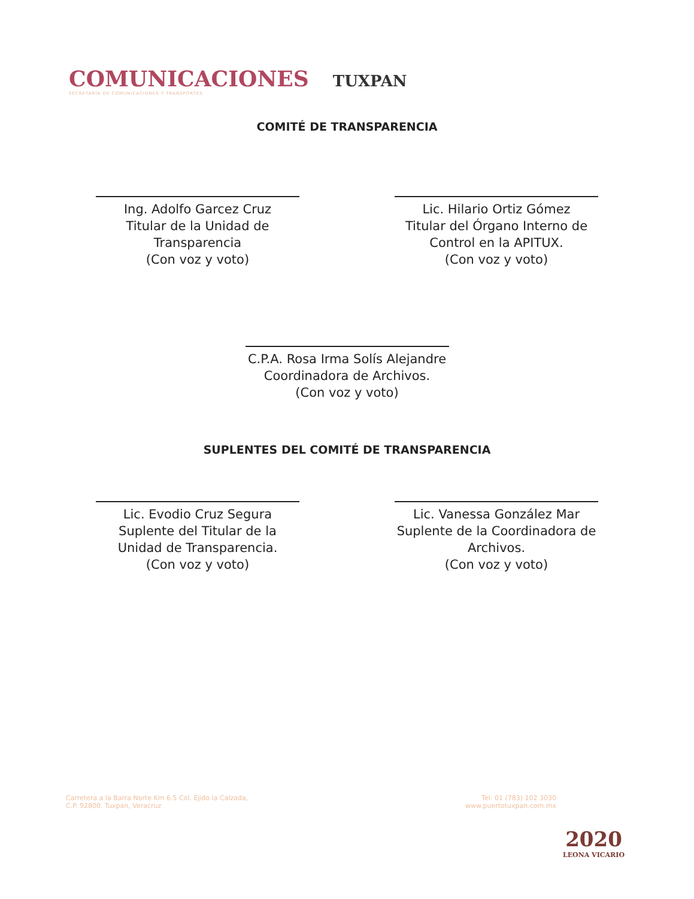COMUNICACIONES
SECRETARÍA DE COMUNICACIONES Y TRANSPORTES
TUXPAN
COMITÉ DE TRANSPARENCIA
Ing. Adolfo Garcez Cruz
Titular de la Unidad de Transparencia
(Con voz y voto)
Lic. Hilario Ortiz Gómez
Titular del Órgano Interno de Control en la APITUX.
(Con voz y voto)
C.P.A. Rosa Irma Solís Alejandre
Coordinadora de Archivos.
(Con voz y voto)
SUPLENTES DEL COMITÉ DE TRANSPARENCIA
Lic. Evodio Cruz Segura
Suplente del Titular de la Unidad de Transparencia.
(Con voz y voto)
Lic. Vanessa González Mar
Suplente de la Coordinadora de Archivos.
(Con voz y voto)
Carretera a la Barra Norte Km 6.5 Col. Ejido la Calzada,
C.P. 92800. Tuxpan, Veracruz
Tel: 01 (783) 102 3030
www.puertotuxpan.com.mx
2020
LEONA VICARIO